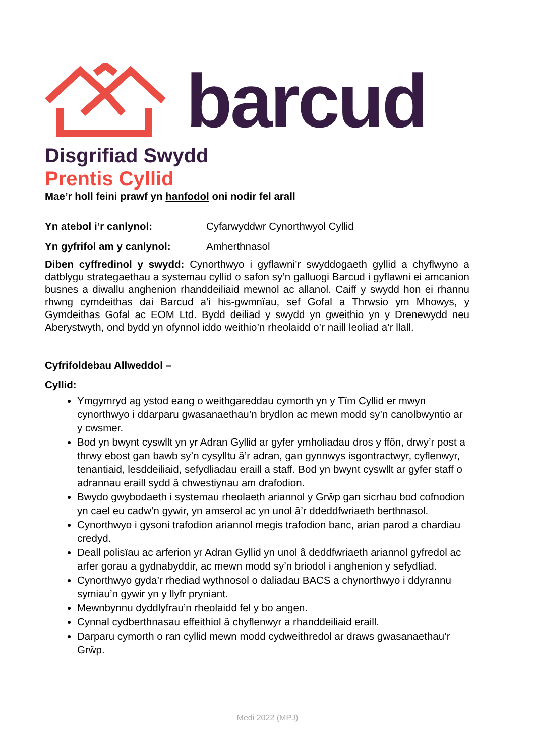barcud
Disgrifiad Swydd
Prentis Cyllid
Mae’r holl feini prawf yn hanfodol oni nodir fel arall
Yn atebol i’r canlynol: Cyfarwyddwr Cynorthwyol Cyllid
Yn gyfrifol am y canlynol: Amherthnasol
Diben cyffredinol y swydd: Cynorthwyo i gyflawni’r swyddogaeth gyllid a chyflwyno a datblygu strategaethau a systemau cyllid o safon sy’n galluogi Barcud i gyflawni ei amcanion busnes a diwallu anghenion rhanddeiliaid mewnol ac allanol. Caiff y swydd hon ei rhannu rhwng cymdeithas dai Barcud a’i his-gwmnïau, sef Gofal a Thrwsio ym Mhowys, y Gymdeithas Gofal ac EOM Ltd. Bydd deiliad y swydd yn gweithio yn y Drenewydd neu Aberystwyth, ond bydd yn ofynnol iddo weithio’n rheolaidd o’r naill leoliad a’r llall.
Cyfrifoldebau Allweddol –
Cyllid:
Ymgymryd ag ystod eang o weithgareddau cymorth yn y Tîm Cyllid er mwyn cynorthwyo i ddarparu gwasanaethau’n brydlon ac mewn modd sy’n canolbwyntio ar y cwsmer.
Bod yn bwynt cyswllt yn yr Adran Gyllid ar gyfer ymholiadau dros y ffôn, drwy’r post a thrwy ebost gan bawb sy’n cysylltu â’r adran, gan gynnwys isgontractwyr, cyflenwyr, tenantiaid, lesddeiliaid, sefydliadau eraill a staff. Bod yn bwynt cyswllt ar gyfer staff o adrannau eraill sydd â chwestiynau am drafodion.
Bwydo gwybodaeth i systemau rheolaeth ariannol y Grŵp gan sicrhau bod cofnodion yn cael eu cadw’n gywir, yn amserol ac yn unol â’r ddeddfwriaeth berthnasol.
Cynorthwyo i gysoni trafodion ariannol megis trafodion banc, arian parod a chardiau credyd.
Deall polisïau ac arferion yr Adran Gyllid yn unol â deddfwriaeth ariannol gyfredol ac arfer gorau a gydnabyddir, ac mewn modd sy’n briodol i anghenion y sefydliad.
Cynorthwyo gyda’r rhediad wythnosol o daliadau BACS a chynorthwyo i ddyrannu symiau’n gywir yn y llyfr pryniant.
Mewnbynnu dyddlyfrau’n rheolaidd fel y bo angen.
Cynnal cydberthnasau effeithiol â chyflenwyr a rhanddeiliaid eraill.
Darparu cymorth o ran cyllid mewn modd cydweithredol ar draws gwasanaethau’r Grŵp.
Medi 2022 (MPJ)